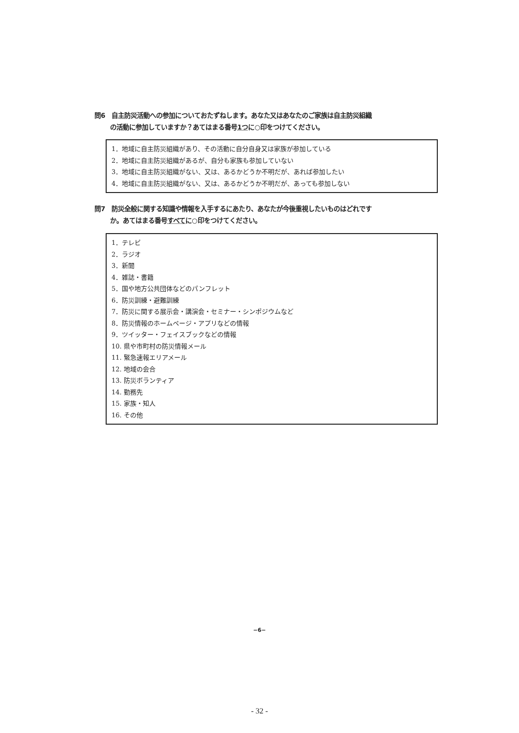問6　自主防災活動への参加についておたずねします。あなた又はあなたのご家族は自主防災組織
の活動に参加していますか？あてはまる番号1つに○印をつけてください。
1．地域に自主防災組織があり、その活動に自分自身又は家族が参加している
2．地域に自主防災組織があるが、自分も家族も参加していない
3．地域に自主防災組織がない、又は、あるかどうか不明だが、あれば参加したい
4．地域に自主防災組織がない、又は、あるかどうか不明だが、あっても参加しない
問7　防災全般に関する知識や情報を入手するにあたり、あなたが今後重視したいものはどれです
か。あてはまる番号すべてに○印をつけてください。
1．テレビ
2．ラジオ
3．新聞
4．雑誌・書籍
5．国や地方公共団体などのパンフレット
6．防災訓練・避難訓練
7．防災に関する展示会・講演会・セミナー・シンポジウムなど
8．防災情報のホームページ・アプリなどの情報
9．ツイッター・フェイスブックなどの情報
10. 県や市町村の防災情報メール
11. 緊急速報エリアメール
12. 地域の会合
13. 防災ボランティア
14. 勤務先
15. 家族・知人
16. その他
−6−
- 32 -